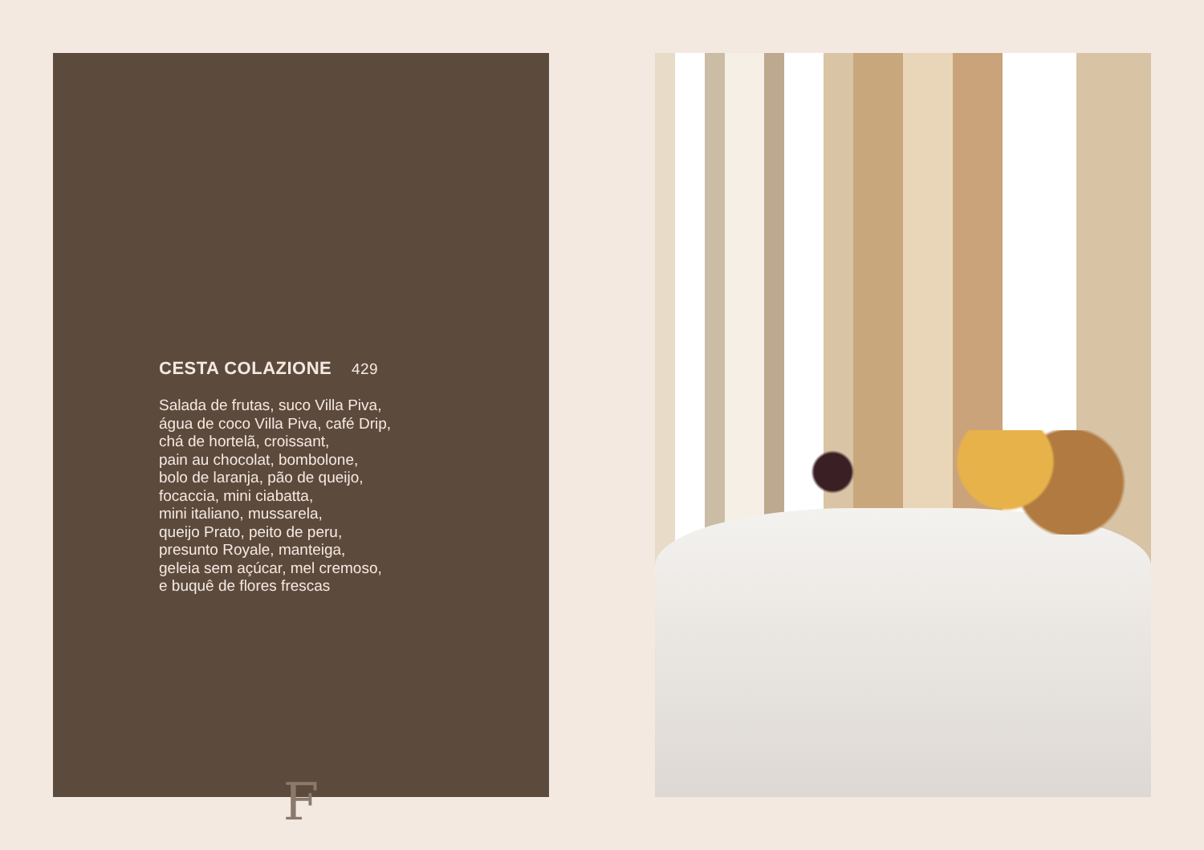CESTA COLAZIONE 429
Salada de frutas, suco Villa Piva,
água de coco Villa Piva, café Drip,
chá de hortelã, croissant,
pain au chocolat, bombolone,
bolo de laranja, pão de queijo,
focaccia, mini ciabatta,
mini italiano, mussarela,
queijo Prato, peito de peru,
presunto Royale, manteiga,
geleia sem açúcar, mel cremoso,
e buquê de flores frescas
F